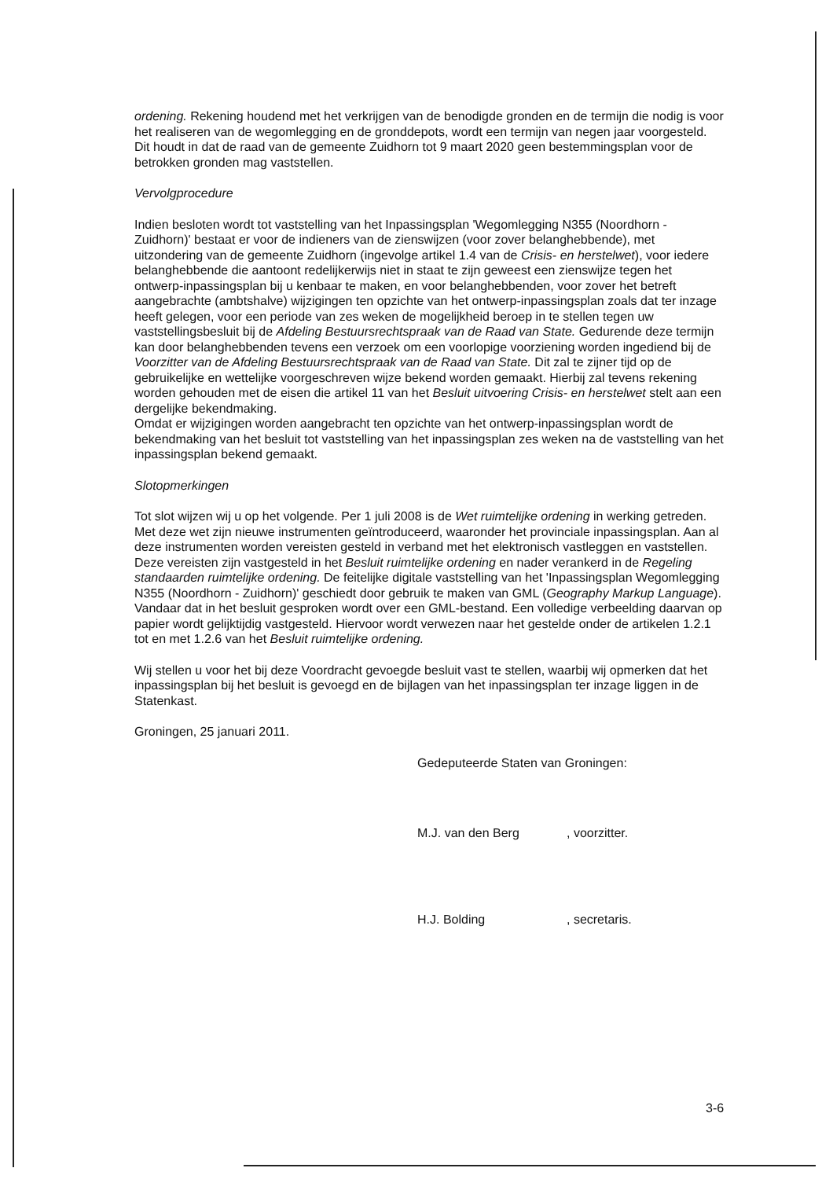ordening. Rekening houdend met het verkrijgen van de benodigde gronden en de termijn die nodig is voor het realiseren van de wegomlegging en de gronddepots, wordt een termijn van negen jaar voorgesteld. Dit houdt in dat de raad van de gemeente Zuidhorn tot 9 maart 2020 geen bestemmingsplan voor de betrokken gronden mag vaststellen.
Vervolgprocedure
Indien besloten wordt tot vaststelling van het Inpassingsplan 'Wegomlegging N355 (Noordhorn - Zuidhorn)' bestaat er voor de indieners van de zienswijzen (voor zover belanghebbende), met uitzondering van de gemeente Zuidhorn (ingevolge artikel 1.4 van de Crisis- en herstelwet), voor iedere belanghebbende die aantoont redelijkerwijs niet in staat te zijn geweest een zienswijze tegen het ontwerp-inpassingsplan bij u kenbaar te maken, en voor belanghebbenden, voor zover het betreft aangebrachte (ambtshalve) wijzigingen ten opzichte van het ontwerp-inpassingsplan zoals dat ter inzage heeft gelegen, voor een periode van zes weken de mogelijkheid beroep in te stellen tegen uw vaststellingsbesluit bij de Afdeling Bestuursrechtspraak van de Raad van State. Gedurende deze termijn kan door belanghebbenden tevens een verzoek om een voorlopige voorziening worden ingediend bij de Voorzitter van de Afdeling Bestuursrechtspraak van de Raad van State. Dit zal te zijner tijd op de gebruikelijke en wettelijke voorgeschreven wijze bekend worden gemaakt. Hierbij zal tevens rekening worden gehouden met de eisen die artikel 11 van het Besluit uitvoering Crisis- en herstelwet stelt aan een dergelijke bekendmaking.
Omdat er wijzigingen worden aangebracht ten opzichte van het ontwerp-inpassingsplan wordt de bekendmaking van het besluit tot vaststelling van het inpassingsplan zes weken na de vaststelling van het inpassingsplan bekend gemaakt.
Slotopmerkingen
Tot slot wijzen wij u op het volgende. Per 1 juli 2008 is de Wet ruimtelijke ordening in werking getreden. Met deze wet zijn nieuwe instrumenten geïntroduceerd, waaronder het provinciale inpassingsplan. Aan al deze instrumenten worden vereisten gesteld in verband met het elektronisch vastleggen en vaststellen. Deze vereisten zijn vastgesteld in het Besluit ruimtelijke ordening en nader verankerd in de Regeling standaarden ruimtelijke ordening. De feitelijke digitale vaststelling van het 'Inpassingsplan Wegomlegging N355 (Noordhorn - Zuidhorn)' geschiedt door gebruik te maken van GML (Geography Markup Language). Vandaar dat in het besluit gesproken wordt over een GML-bestand. Een volledige verbeelding daarvan op papier wordt gelijktijdig vastgesteld. Hiervoor wordt verwezen naar het gestelde onder de artikelen 1.2.1 tot en met 1.2.6 van het Besluit ruimtelijke ordening.
Wij stellen u voor het bij deze Voordracht gevoegde besluit vast te stellen, waarbij wij opmerken dat het inpassingsplan bij het besluit is gevoegd en de bijlagen van het inpassingsplan ter inzage liggen in de Statenkast.
Groningen, 25 januari 2011.
Gedeputeerde Staten van Groningen:
M.J. van den Berg , voorzitter.
H.J. Bolding , secretaris.
3-6